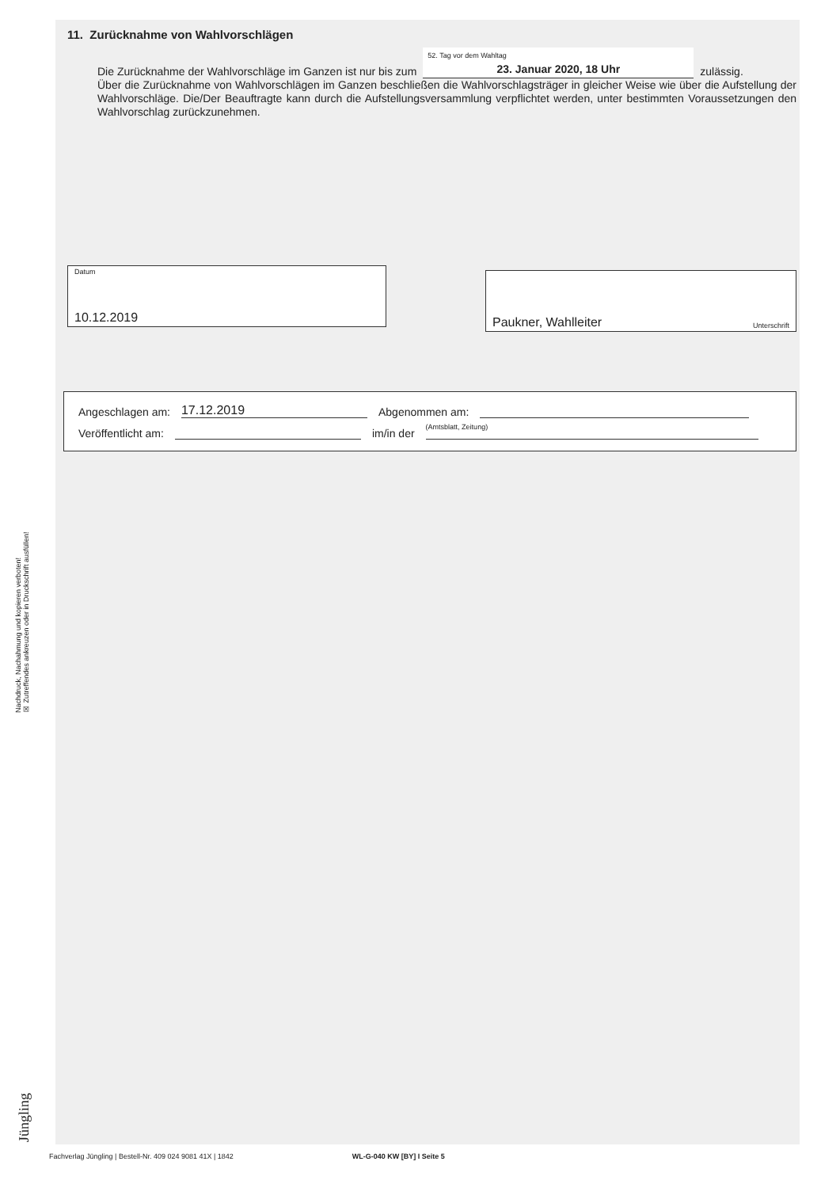11. Zurücknahme von Wahlvorschlägen
Die Zurücknahme der Wahlvorschläge im Ganzen ist nur bis zum
52. Tag vor dem Wahltag
23. Januar 2020, 18 Uhr
zulässig.
Über die Zurücknahme von Wahlvorschlägen im Ganzen beschließen die Wahlvorschlagsträger in gleicher Weise wie über die Aufstellung der Wahlvorschläge. Die/Der Beauftragte kann durch die Aufstellungsversammlung verpflichtet werden, unter bestimmten Voraussetzungen den Wahlvorschlag zurückzunehmen.
Datum
10.12.2019
Paukner, Wahlleiter Unterschrift
Angeschlagen am: 17.12.2019 Abgenommen am:
Veröffentlicht am: im/in der (Amtsblatt, Zeitung)
Nachdruck, Nachahmung und kopieren verboten!
☒ Zutreffendes ankreuzen oder in Druckschrift ausfüllen!
Jüngling
Fachverlag Jüngling | Bestell-Nr. 409 024 9081 41X | 1842 WL-G-040 KW [BY] I Seite 5